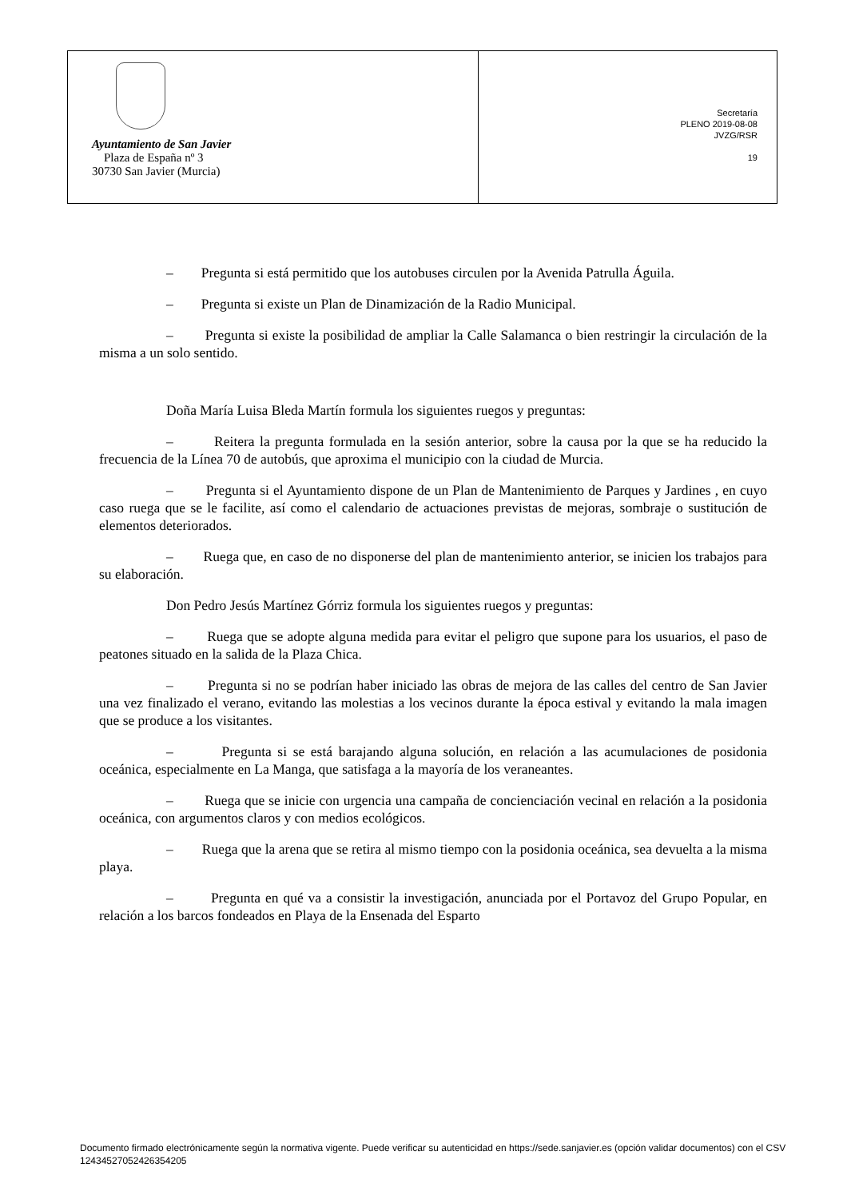Ayuntamiento de San Javier
Plaza de España nº 3
30730 San Javier (Murcia)
Secretaría
PLENO 2019-08-08
JVZG/RSR
19
– Pregunta si está permitido que los autobuses circulen por la Avenida Patrulla Águila.
– Pregunta si existe un Plan de Dinamización de la Radio Municipal.
– Pregunta si existe la posibilidad de ampliar la Calle Salamanca o bien restringir la circulación de la misma a un solo sentido.
Doña María Luisa Bleda Martín formula los siguientes ruegos y preguntas:
– Reitera la pregunta formulada en la sesión anterior, sobre la causa por la que se ha reducido la frecuencia de la Línea 70 de autobús, que aproxima el municipio con la ciudad de Murcia.
– Pregunta si el Ayuntamiento dispone de un Plan de Mantenimiento de Parques y Jardines , en cuyo caso ruega que se le facilite, así como el calendario de actuaciones previstas de mejoras, sombraje o sustitución de elementos deteriorados.
– Ruega que, en caso de no disponerse del plan de mantenimiento anterior, se inicien los trabajos para su elaboración.
Don Pedro Jesús Martínez Górriz formula los siguientes ruegos y preguntas:
– Ruega que se adopte alguna medida para evitar el peligro que supone para los usuarios, el paso de peatones situado en la salida de la Plaza Chica.
– Pregunta si no se podrían haber iniciado las obras de mejora de las calles del centro de San Javier una vez finalizado el verano, evitando las molestias a los vecinos durante la época estival y evitando la mala imagen que se produce a los visitantes.
– Pregunta si se está barajando alguna solución, en relación a las acumulaciones de posidonia oceánica, especialmente en La Manga, que satisfaga a la mayoría de los veraneantes.
– Ruega que se inicie con urgencia una campaña de concienciación vecinal en relación a la posidonia oceánica, con argumentos claros y con medios ecológicos.
– Ruega que la arena que se retira al mismo tiempo con la posidonia oceánica, sea devuelta a la misma playa.
– Pregunta en qué va a consistir la investigación, anunciada por el Portavoz del Grupo Popular, en relación a los barcos fondeados en Playa de la Ensenada del Esparto
Documento firmado electrónicamente según la normativa vigente. Puede verificar su autenticidad en https://sede.sanjavier.es (opción validar documentos) con el CSV 12434527052426354205